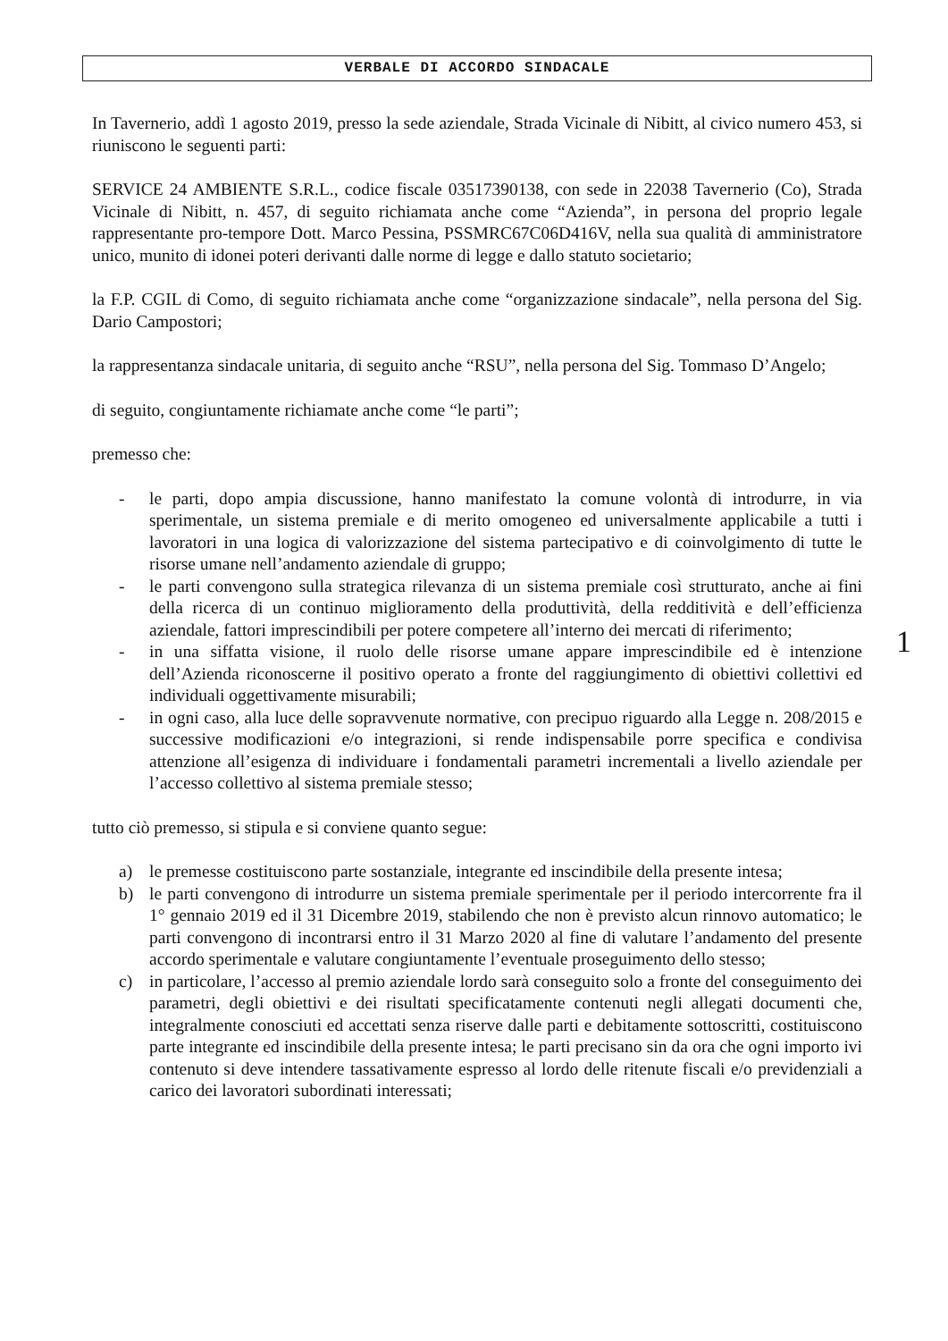VERBALE DI ACCORDO SINDACALE
In Tavernerio, addì 1 agosto 2019, presso la sede aziendale, Strada Vicinale di Nibitt, al civico numero 453, si riuniscono le seguenti parti:
SERVICE 24 AMBIENTE S.R.L., codice fiscale 03517390138, con sede in 22038 Tavernerio (Co), Strada Vicinale di Nibitt, n. 457, di seguito richiamata anche come “Azienda”, in persona del proprio legale rappresentante pro-tempore Dott. Marco Pessina, PSSMRC67C06D416V, nella sua qualità di amministratore unico, munito di idonei poteri derivanti dalle norme di legge e dallo statuto societario;
la F.P. CGIL di Como, di seguito richiamata anche come “organizzazione sindacale”, nella persona del Sig. Dario Campostori;
la rappresentanza sindacale unitaria, di seguito anche “RSU”, nella persona del Sig. Tommaso D’Angelo;
di seguito, congiuntamente richiamate anche come “le parti”;
premesso che:
- le parti, dopo ampia discussione, hanno manifestato la comune volontà di introdurre, in via sperimentale, un sistema premiale e di merito omogeneo ed universalmente applicabile a tutti i lavoratori in una logica di valorizzazione del sistema partecipativo e di coinvolgimento di tutte le risorse umane nell’andamento aziendale di gruppo;
- le parti convengono sulla strategica rilevanza di un sistema premiale così strutturato, anche ai fini della ricerca di un continuo miglioramento della produttività, della redditività e dell’efficienza aziendale, fattori imprescindibili per potere competere all’interno dei mercati di riferimento;
- in una siffatta visione, il ruolo delle risorse umane appare imprescindibile ed è intenzione dell’Azienda riconoscerne il positivo operato a fronte del raggiungimento di obiettivi collettivi ed individuali oggettivamente misurabili;
- in ogni caso, alla luce delle sopravvenute normative, con precipuo riguardo alla Legge n. 208/2015 e successive modificazioni e/o integrazioni, si rende indispensabile porre specifica e condivisa attenzione all’esigenza di individuare i fondamentali parametri incrementali a livello aziendale per l’accesso collettivo al sistema premiale stesso;
tutto ciò premesso, si stipula e si conviene quanto segue:
a) le premesse costituiscono parte sostanziale, integrante ed inscindibile della presente intesa;
b) le parti convengono di introdurre un sistema premiale sperimentale per il periodo intercorrente fra il 1° gennaio 2019 ed il 31 Dicembre 2019, stabilendo che non è previsto alcun rinnovo automatico; le parti convengono di incontrarsi entro il 31 Marzo 2020 al fine di valutare l’andamento del presente accordo sperimentale e valutare congiuntamente l’eventuale proseguimento dello stesso;
c) in particolare, l’accesso al premio aziendale lordo sarà conseguito solo a fronte del conseguimento dei parametri, degli obiettivi e dei risultati specificatamente contenuti negli allegati documenti che, integralmente conosciuti ed accettati senza riserve dalle parti e debitamente sottoscritti, costituiscono parte integrante ed inscindibile della presente intesa; le parti precisano sin da ora che ogni importo ivi contenuto si deve intendere tassativamente espresso al lordo delle ritenute fiscali e/o previdenziali a carico dei lavoratori subordinati interessati;
1